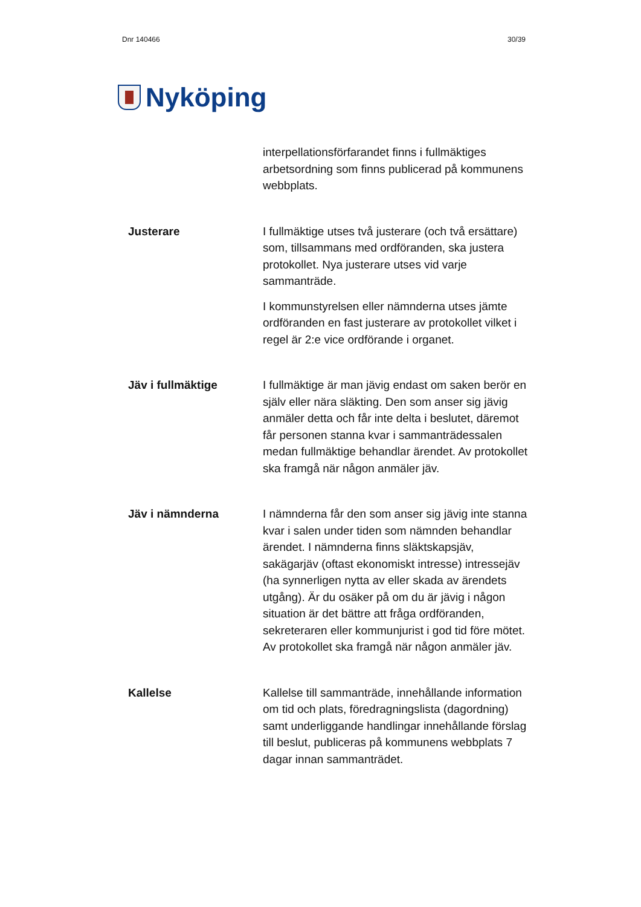Dnr 140466 30/39
Nyköping
interpellationsförfarandet finns i fullmäktiges arbetsordning som finns publicerad på kommunens webbplats.
Justerare
I fullmäktige utses två justerare (och två ersättare) som, tillsammans med ordföranden, ska justera protokollet. Nya justerare utses vid varje sammanträde.
I kommunstyrelsen eller nämnderna utses jämte ordföranden en fast justerare av protokollet vilket i regel är 2:e vice ordförande i organet.
Jäv i fullmäktige
I fullmäktige är man jävig endast om saken berör en själv eller nära släkting. Den som anser sig jävig anmäler detta och får inte delta i beslutet, däremot får personen stanna kvar i sammanträdessalen medan fullmäktige behandlar ärendet. Av protokollet ska framgå när någon anmäler jäv.
Jäv i nämnderna
I nämnderna får den som anser sig jävig inte stanna kvar i salen under tiden som nämnden behandlar ärendet. I nämnderna finns släktskapsjäv, sakägarjäv (oftast ekonomiskt intresse) intressejäv (ha synnerligen nytta av eller skada av ärendets utgång). Är du osäker på om du är jävig i någon situation är det bättre att fråga ordföranden, sekreteraren eller kommunjurist i god tid före mötet. Av protokollet ska framgå när någon anmäler jäv.
Kallelse
Kallelse till sammanträde, innehållande information om tid och plats, föredragningslista (dagordning) samt underliggande handlingar innehållande förslag till beslut, publiceras på kommunens webbplats 7 dagar innan sammanträdet.